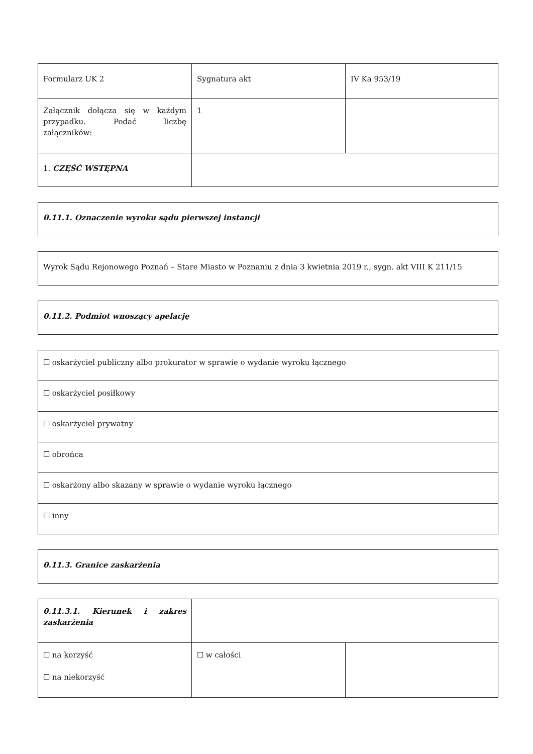| Formularz UK 2 | Sygnatura akt | IV Ka 953/19 |
| Załącznik dołącza się w każdym przypadku. Podać liczbę załączników: | 1 | |
| 1. CZĘŚĆ WSTĘPNA | | |
| 0.11.1. Oznaczenie wyroku sądu pierwszej instancji |
| Wyrok Sądu Rejonowego Poznań – Stare Miasto w Poznaniu z dnia 3 kwietnia 2019 r., sygn. akt VIII K 211/15 |
| 0.11.2. Podmiot wnoszący apelację |
| ☐ oskarżyciel publiczny albo prokurator w sprawie o wydanie wyroku łącznego |
| ☐ oskarżyciel posiłkowy |
| ☐ oskarżyciel prywatny |
| ☐ obrońca |
| ☐ oskarżony albo skazany w sprawie o wydanie wyroku łącznego |
| ☐ inny |
| 0.11.3. Granice zaskarżenia |
| 0.11.3.1. Kierunek i zakres zaskarżenia | | |
| ☐ na korzyść ☐ na niekorzyść | ☐ w całości | |